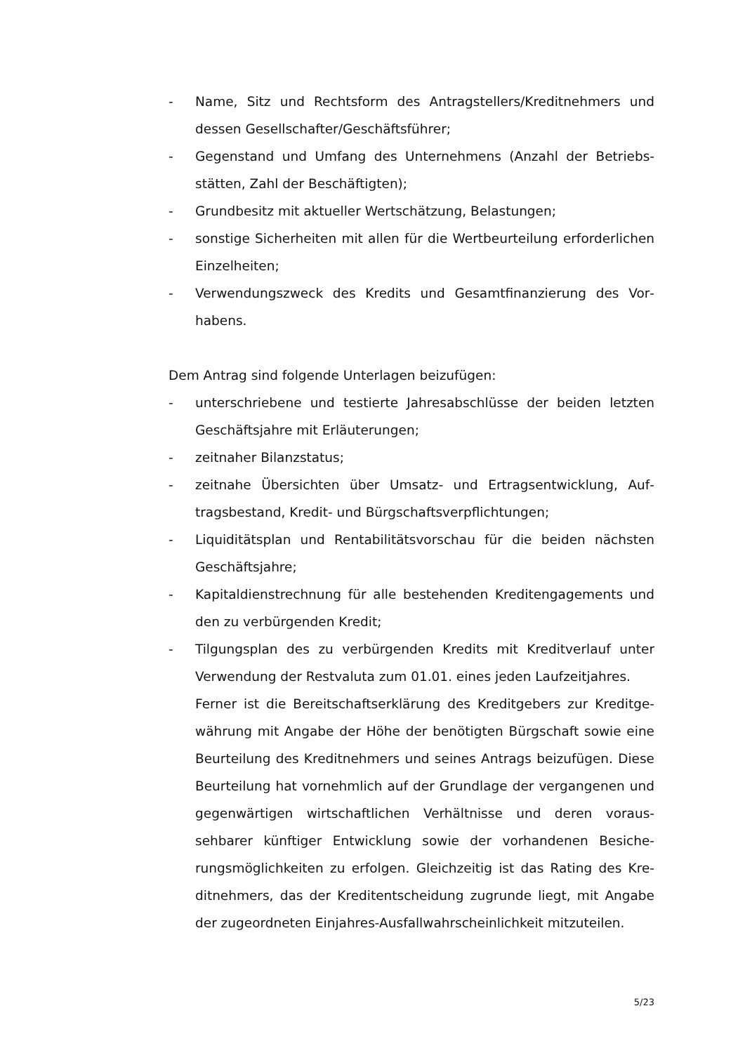- Name, Sitz und Rechtsform des Antragstellers/Kreditnehmers und dessen Gesellschafter/Geschäftsführer;
- Gegenstand und Umfang des Unternehmens (Anzahl der Betriebs­stätten, Zahl der Beschäftigten);
- Grundbesitz mit aktueller Wertschätzung, Belastungen;
- sonstige Sicherheiten mit allen für die Wertbeurteilung erforderli­chen Einzelheiten;
- Verwendungszweck des Kredits und Gesamtfinanzierung des Vor­habens.
Dem Antrag sind folgende Unterlagen beizufügen:
- unterschriebene und testierte Jahresabschlüsse der beiden letzten Geschäftsjahre mit Erläuterungen;
- zeitnaher Bilanzstatus;
- zeitnahe Übersichten über Umsatz- und Ertragsentwicklung, Auf­tragsbestand, Kredit- und Bürgschaftsverpflichtungen;
- Liquiditätsplan und Rentabilitätsvorschau für die beiden nächsten Geschäftsjahre;
- Kapitaldienstrechnung für alle bestehenden Kreditengagements und den zu verbürgenden Kredit;
- Tilgungsplan des zu verbürgenden Kredits mit Kreditverlauf unter Verwendung der Restvaluta zum 01.01. eines jeden Laufzeitjahres.
Ferner ist die Bereitschaftserklärung des Kreditgebers zur Kreditge­währung mit Angabe der Höhe der benötigten Bürgschaft sowie eine Beurteilung des Kreditnehmers und seines Antrags beizufügen. Die­se Beurteilung hat vornehmlich auf der Grundlage der vergangenen und gegenwärtigen wirtschaftlichen Verhältnisse und deren voraus­sehbarer künftiger Entwicklung sowie der vorhandenen Besiche­rungsmöglichkeiten zu erfolgen. Gleichzeitig ist das Rating des Kre­ditnehmers, das der Kreditentscheidung zugrunde liegt, mit Angabe der zugeordneten Einjahres-Ausfallwahrscheinlichkeit mitzuteilen.
5/23